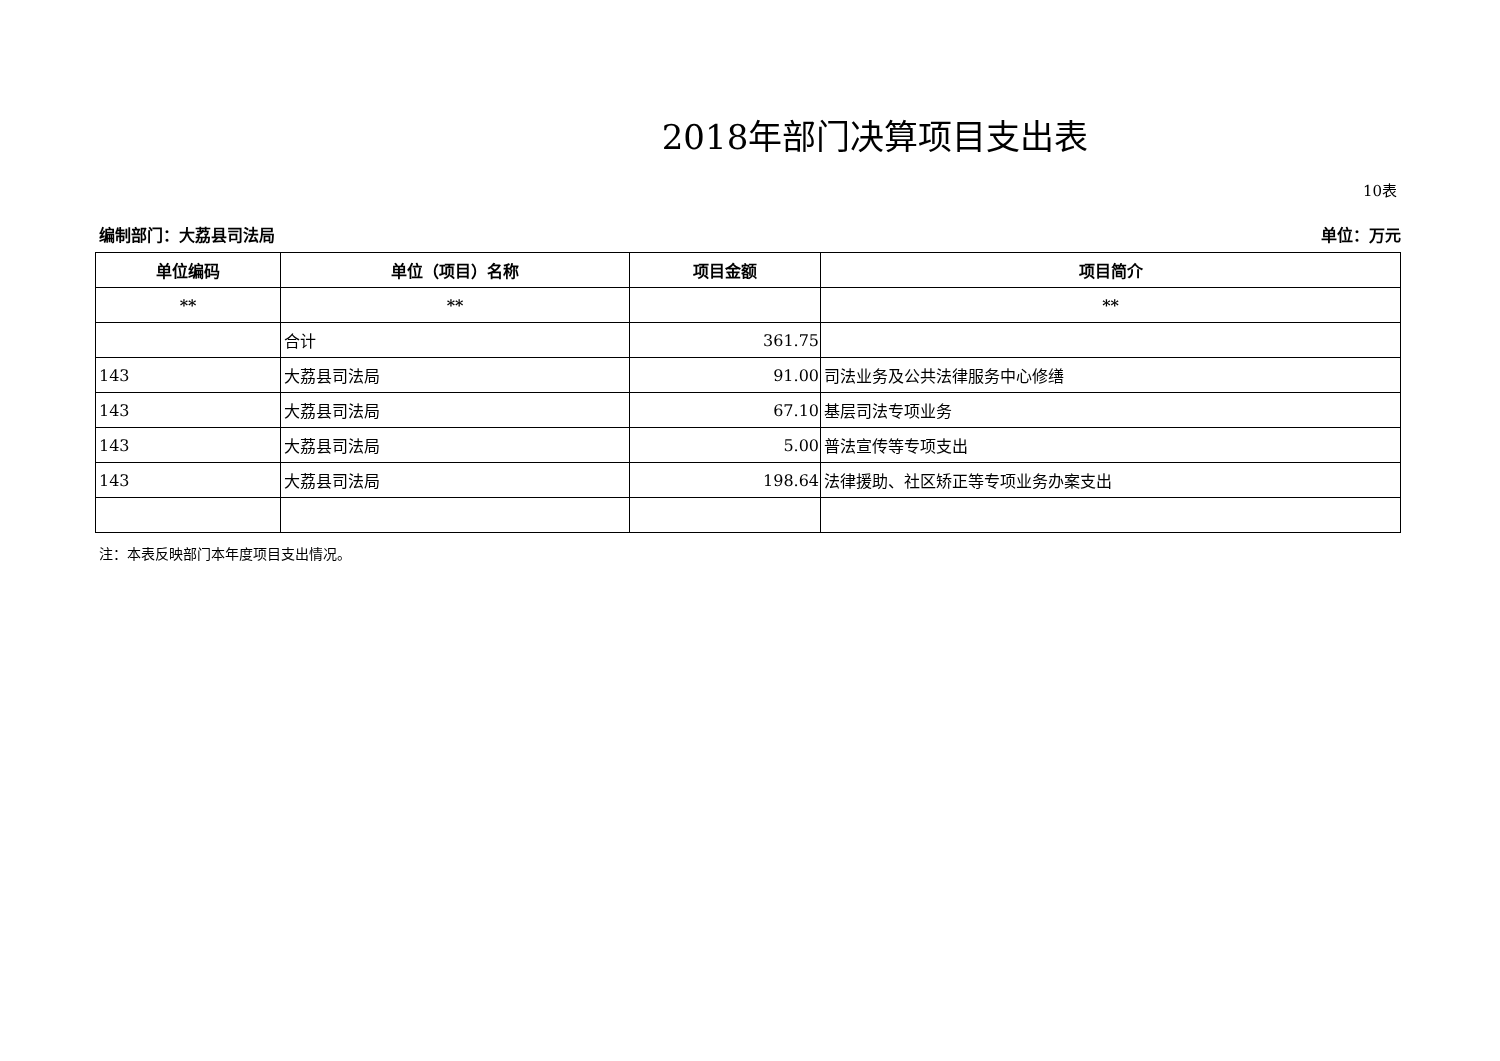2018年部门决算项目支出表
10表
编制部门：大荔县司法局 单位：万元
| 单位编码 | 单位（项目）名称 | 项目金额 | 项目简介 |
| --- | --- | --- | --- |
| ** | ** | | ** |
| | 合计 | 361.75 | |
| 143 | 大荔县司法局 | 91.00 | 司法业务及公共法律服务中心修缮 |
| 143 | 大荔县司法局 | 67.10 | 基层司法专项业务 |
| 143 | 大荔县司法局 | 5.00 | 普法宣传等专项支出 |
| 143 | 大荔县司法局 | 198.64 | 法律援助、社区矫正等专项业务办案支出 |
注：本表反映部门本年度项目支出情况。